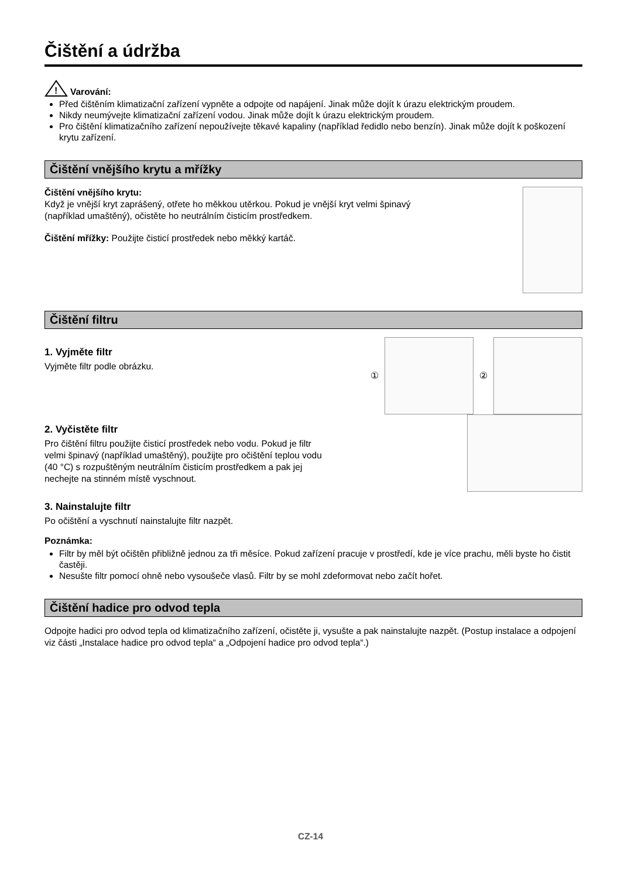Čištění a údržba
!
Varování:
Před čištěním klimatizační zařízení vypněte a odpojte od napájení. Jinak může dojít k úrazu elektrickým proudem.
Nikdy neumývejte klimatizační zařízení vodou. Jinak může dojít k úrazu elektrickým proudem.
Pro čištění klimatizačního zařízení nepoužívejte těkavé kapaliny (například ředidlo nebo benzín). Jinak může dojít k poškození krytu zařízení.
Čištění vnějšího krytu a mřížky
Čištění vnějšího krytu:
Když je vnější kryt zaprášený, otřete ho měkkou utěrkou. Pokud je vnější kryt velmi špinavý
(například umaštěný), očistěte ho neutrálním čisticím prostředkem.
Čištění mřížky: Použijte čisticí prostředek nebo měkký kartáč.
Čištění filtru
1. Vyjměte filtr
Vyjměte filtr podle obrázku.
① ②
2. Vyčistěte filtr
Pro čištění filtru použijte čisticí prostředek nebo vodu. Pokud je filtr
velmi špinavý (například umaštěný), použijte pro očištění teplou vodu
(40 °C) s rozpuštěným neutrálním čisticím prostředkem a pak jej
nechejte na stinném místě vyschnout.
3. Nainstalujte filtr
Po očištění a vyschnutí nainstalujte filtr nazpět.
Poznámka:
Filtr by měl být očištěn přibližně jednou za tři měsíce. Pokud zařízení pracuje v prostředí, kde je více prachu, měli byste ho čistit častěji.
Nesušte filtr pomocí ohně nebo vysoušeče vlasů. Filtr by se mohl zdeformovat nebo začít hořet.
Čištění hadice pro odvod tepla
Odpojte hadici pro odvod tepla od klimatizačního zařízení, očistěte ji, vysušte a pak nainstalujte nazpět. (Postup instalace a odpojení viz části „Instalace hadice pro odvod tepla“ a „Odpojení hadice pro odvod tepla“.)
CZ-14